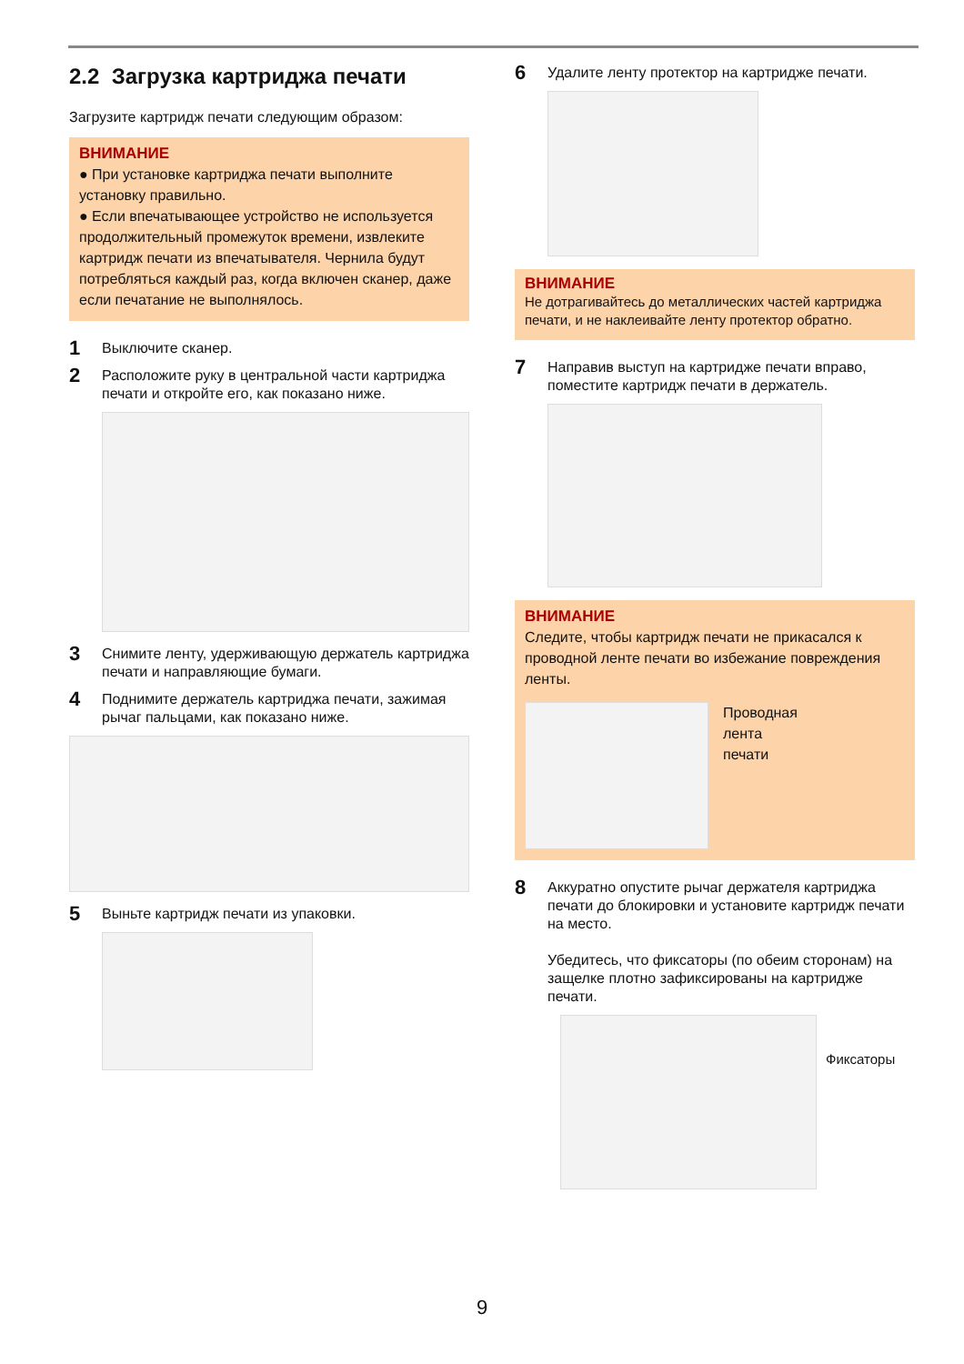2.2 Загрузка картриджа печати
Загрузите картридж печати следующим образом:
ВНИМАНИЕ
● При установке картриджа печати выполните установку правильно.
● Если впечатывающее устройство не используется продолжительный промежуток времени, извлеките картридж печати из впечатывателя. Чернила будут потребляться каждый раз, когда включен сканер, даже если печатание не выполнялось.
1 Выключите сканер.
2 Расположите руку в центральной части картриджа печати и откройте его, как показано ниже.
3 Снимите ленту, удерживающую держатель картриджа печати и направляющие бумаги.
4 Поднимите держатель картриджа печати, зажимая рычаг пальцами, как показано ниже.
5 Выньте картридж печати из упаковки.
6 Удалите ленту протектор на картридже печати.
ВНИМАНИЕ
Не дотрагивайтесь до металлических частей картриджа печати, и не наклеивайте ленту протектор обратно.
7 Направив выступ на картридже печати вправо, поместите картридж печати в держатель.
ВНИМАНИЕ
Следите, чтобы картридж печати не прикасался к проводной ленте печати во избежание повреждения ленты.
Проводная
лента
печати
8 Аккуратно опустите рычаг держателя картриджа печати до блокировки и установите картридж печати на место.
Убедитесь, что фиксаторы (по обеим сторонам) на защелке плотно зафиксированы на картридже печати.
Фиксаторы
9